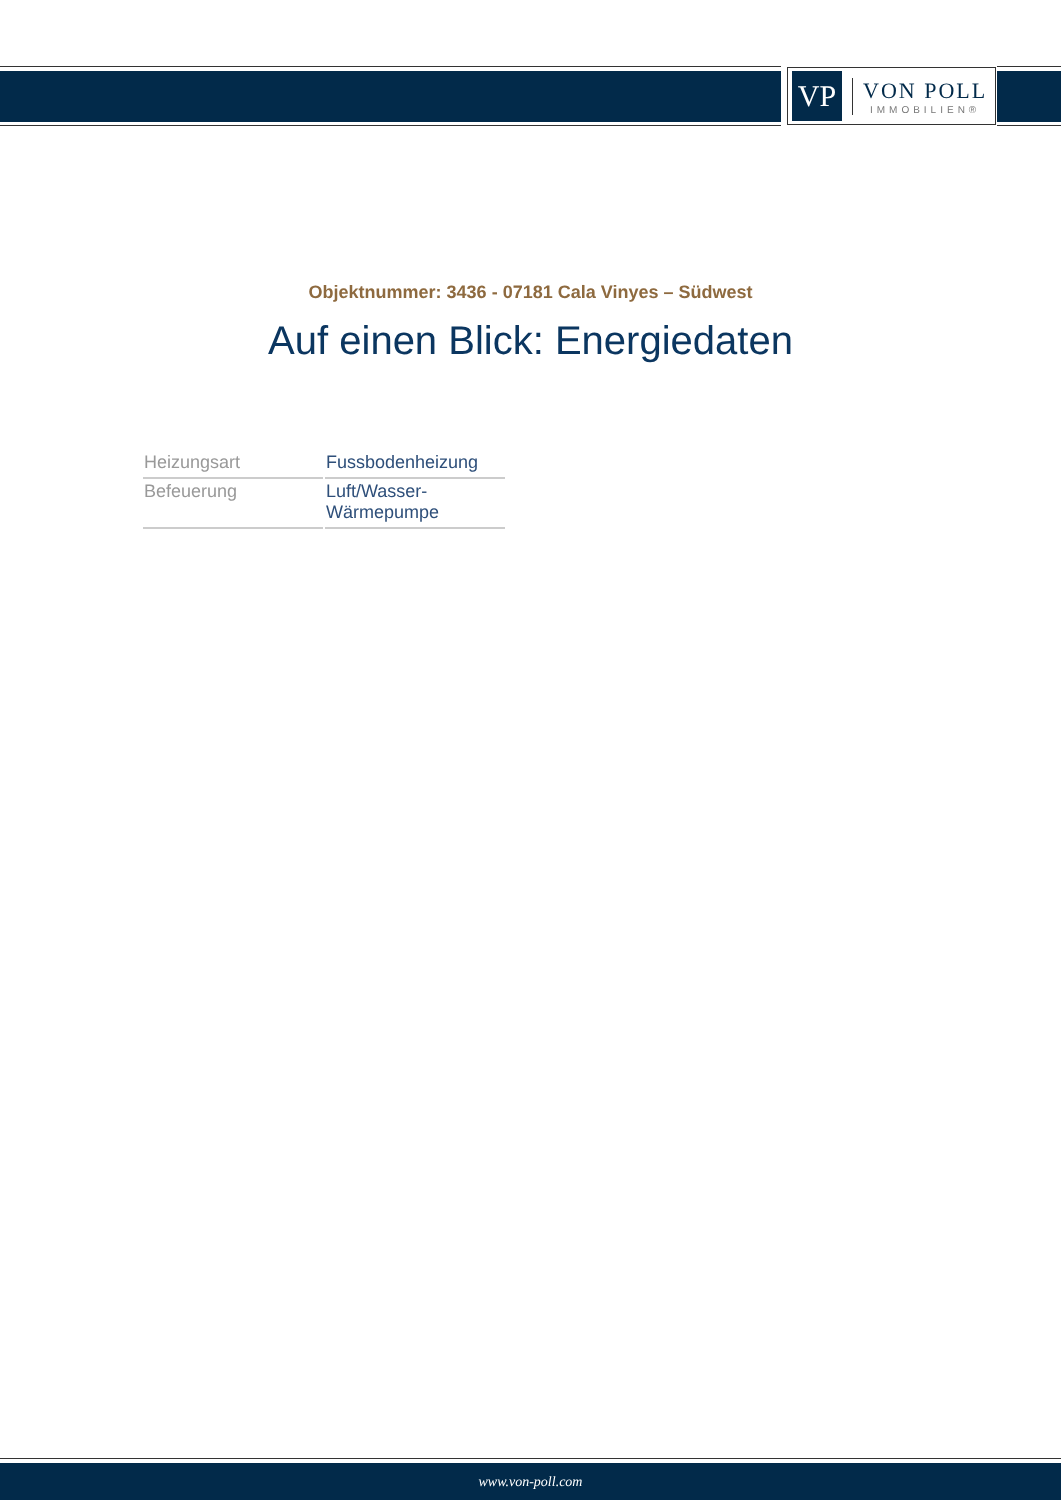VP
VON POLL
IMMOBILIEN®
Objektnummer: 3436 - 07181 Cala Vinyes – Südwest
Auf einen Blick: Energiedaten
| Heizungsart | Fussbodenheizung |
| Befeuerung | Luft/Wasser- Wärmepumpe |
www.von-poll.com